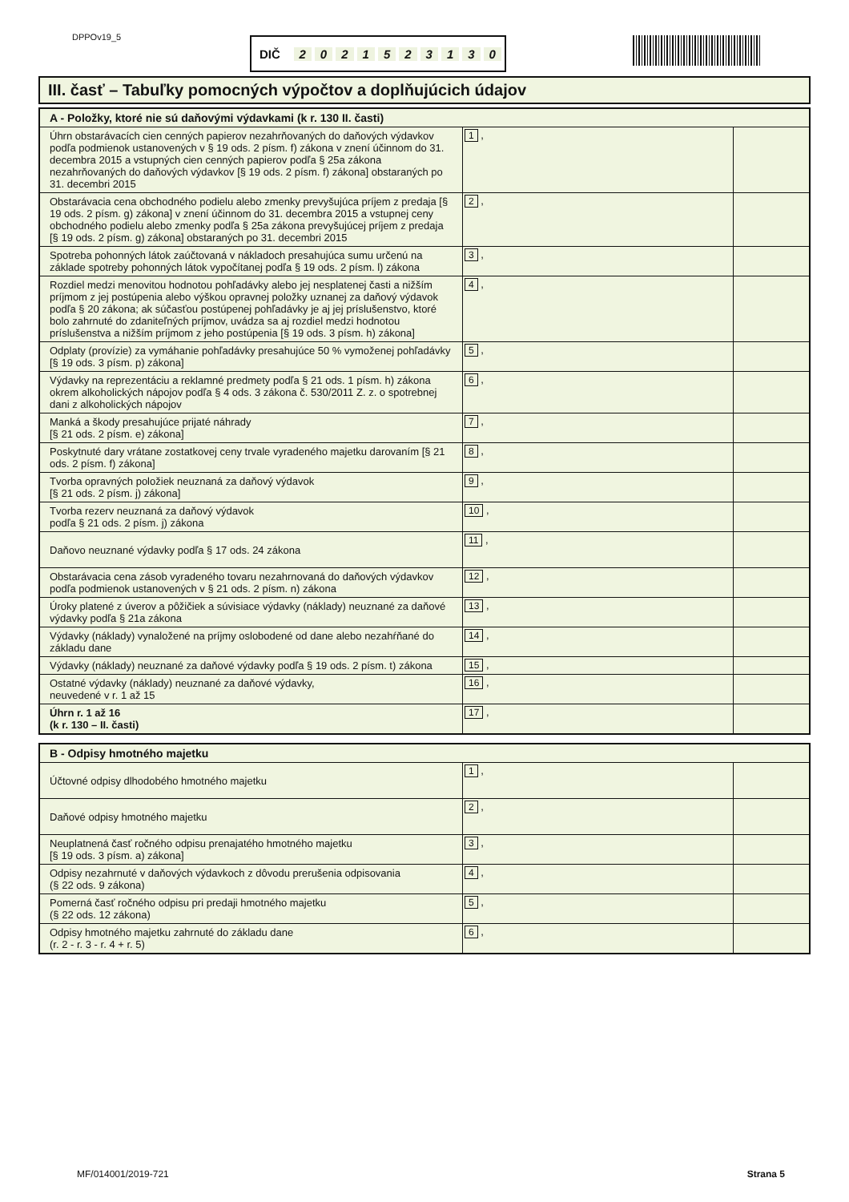DPPOv19_5 DIČ 2021523130
III. časť – Tabuľky pomocných výpočtov a doplňujúcich údajov
| A - Položky, ktoré nie sú daňovými výdavkami (k r. 130 II. časti) | | |
| --- | --- | --- |
| Úhrn obstarávacích cien cenných papierov nezahrňovaných do daňových výdavkov podľa podmienok ustanovených v § 19 ods. 2 písm. f) zákona v znení účinnom do 31. decembra 2015 a vstupných cien cenných papierov podľa § 25a zákona nezahrňovaných do daňových výdavkov [§ 19 ods. 2 písm. f) zákona] obstaraných po 31. decembri 2015 | 1 , | |
| Obstarávacia cena obchodného podielu alebo zmenky prevyšujúca príjem z predaja [§ 19 ods. 2 písm. g) zákona] v znení účinnom do 31. decembra 2015 a vstupnej ceny obchodného podielu alebo zmenky podľa § 25a zákona prevyšujúcej príjem z predaja [§ 19 ods. 2 písm. g) zákona] obstaraných po 31. decembri 2015 | 2 , | |
| Spotreba pohonných látok zaúčtovaná v nákladoch presahujúca sumu určenú na základe spotreby pohonných látok vypočítanej podľa § 19 ods. 2 písm. l) zákona | 3 , | |
| Rozdiel medzi menovitou hodnotou pohľadávky alebo jej nesplatenej časti a nižším príjmom z jej postúpenia alebo výškou opravnej položky uznanej za daňový výdavok podľa § 20 zákona; ak súčasťou postúpenej pohľadávky je aj jej príslušenstvo, ktoré bolo zahrnuté do zdaniteľných príjmov, uvádza sa aj rozdiel medzi hodnotou príslušenstva a nižším príjmom z jeho postúpenia [§ 19 ods. 3 písm. h) zákona] | 4 , | |
| Odplaty (provízie) za vymáhanie pohľadávky presahujúce 50 % vymoženej pohľadávky [§ 19 ods. 3 písm. p) zákona] | 5 , | |
| Výdavky na reprezentáciu a reklamné predmety podľa § 21 ods. 1 písm. h) zákona okrem alkoholických nápojov podľa § 4 ods. 3 zákona č. 530/2011 Z. z. o spotrebnej dani z alkoholických nápojov | 6 , | |
| Manká a škody presahujúce prijaté náhrady [§ 21 ods. 2 písm. e) zákona] | 7 , | |
| Poskytnuté dary vrátane zostatkovej ceny trvale vyradeného majetku darovaním [§ 21 ods. 2 písm. f) zákona] | 8 , | |
| Tvorba opravných položiek neuznaná za daňový výdavok [§ 21 ods. 2 písm. j) zákona] | 9 , | |
| Tvorba rezerv neuznaná za daňový výdavok podľa § 21 ods. 2 písm. j) zákona | 10 , | |
| Daňovo neuznané výdavky podľa § 17 ods. 24 zákona | 11 , | |
| Obstarávacia cena zásob vyradeného tovaru nezahrnovaná do daňových výdavkov podľa podmienok ustanovených v § 21 ods. 2 písm. n) zákona | 12 , | |
| Úroky platené z úverov a pôžičiek a súvisiace výdavky (náklady) neuznané za daňové výdavky podľa § 21a zákona | 13 , | |
| Výdavky (náklady) vynaložené na príjmy oslobodené od dane alebo nezahŕňané do základu dane | 14 , | |
| Výdavky (náklady) neuznané za daňové výdavky podľa § 19 ods. 2 písm. t) zákona | 15 , | |
| Ostatné výdavky (náklady) neuznané za daňové výdavky, neuvedené v r. 1 až 15 | 16 , | |
| Úhrn r. 1 až 16 (k r. 130 – II. časti) | 17 , | |
| B - Odpisy hmotného majetku | | |
| --- | --- | --- |
| Účtovné odpisy dlhodobého hmotného majetku | 1 , | |
| Daňové odpisy hmotného majetku | 2 , | |
| Neuplatnená časť ročného odpisu prenajatého hmotného majetku [§ 19 ods. 3 písm. a) zákona] | 3 , | |
| Odpisy nezahrnuté v daňových výdavkoch z dôvodu prerušenia odpisovania (§ 22 ods. 9 zákona) | 4 , | |
| Pomerná časť ročného odpisu pri predaji hmotného majetku (§ 22 ods. 12 zákona) | 5 , | |
| Odpisy hmotného majetku zahrnuté do základu dane (r. 2 - r. 3 - r. 4 + r. 5) | 6 , | |
MF/014001/2019-721 Strana 5